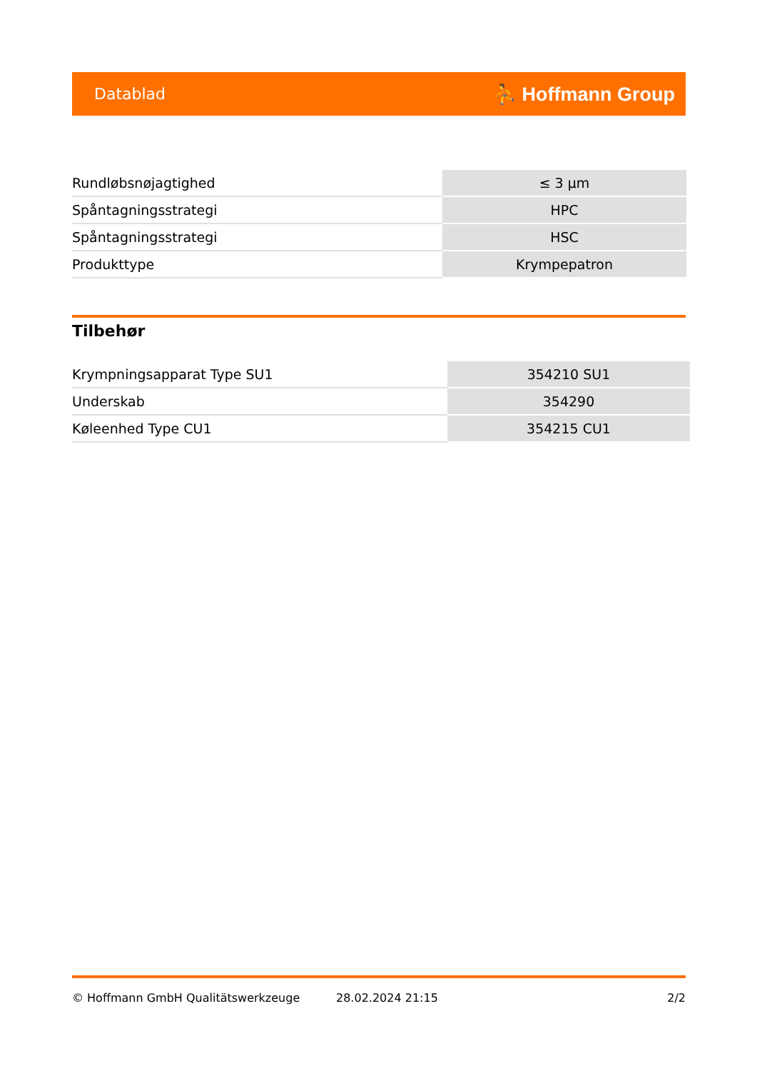Datablad ⛹ Hoffmann Group
| Rundløbsnøjagtighed | ≤ 3 µm |
| Spåntagningsstrategi | HPC |
| Spåntagningsstrategi | HSC |
| Produkttype | Krympepatron |
Tilbehør
| Krympningsapparat Type SU1 | 354210 SU1 |
| Underskab | 354290 |
| Køleenhed Type CU1 | 354215 CU1 |
© Hoffmann GmbH Qualitätswerkzeuge 28.02.2024 21:15 2/2